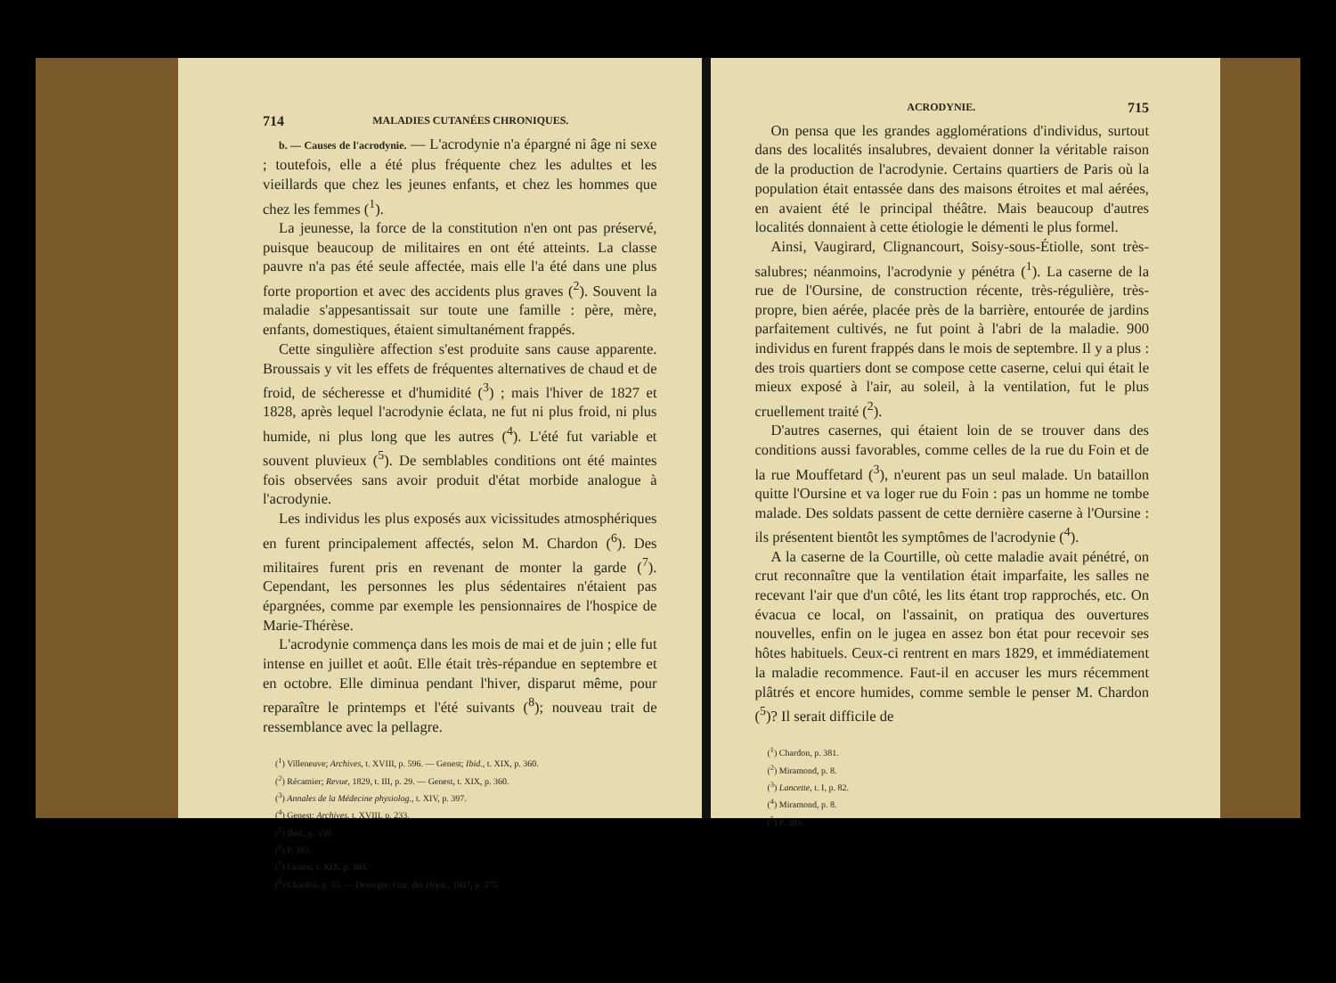714 MALADIES CUTANÉES CHRONIQUES.
b. — Causes de l'acrodynie. — L'acrodynie n'a épargné ni âge ni sexe ; toutefois, elle a été plus fréquente chez les adultes et les vieillards que chez les jeunes enfants, et chez les hommes que chez les femmes (<sup>1</sup>).
La jeunesse, la force de la constitution n'en ont pas préservé, puisque beaucoup de militaires en ont été atteints. La classe pauvre n'a pas été seule affectée, mais elle l'a été dans une plus forte proportion et avec des accidents plus graves (<sup>2</sup>). Souvent la maladie s'appesantissait sur toute une famille : père, mère, enfants, domestiques, étaient simultanément frappés.
Cette singulière affection s'est produite sans cause apparente. Broussais y vit les effets de fréquentes alternatives de chaud et de froid, de sécheresse et d'humidité (<sup>3</sup>) ; mais l'hiver de 1827 et 1828, après lequel l'acrodynie éclata, ne fut ni plus froid, ni plus humide, ni plus long que les autres (<sup>4</sup>). L'été fut variable et souvent pluvieux (<sup>5</sup>). De semblables conditions ont été maintes fois observées sans avoir produit d'état morbide analogue à l'acrodynie.
Les individus les plus exposés aux vicissitudes atmosphériques en furent principalement affectés, selon M. Chardon (<sup>6</sup>). Des militaires furent pris en revenant de monter la garde (<sup>7</sup>). Cependant, les personnes les plus sédentaires n'étaient pas épargnées, comme par exemple les pensionnaires de l'hospice de Marie-Thérèse.
L'acrodynie commença dans les mois de mai et de juin ; elle fut intense en juillet et août. Elle était très-répandue en septembre et en octobre. Elle diminua pendant l'hiver, disparut même, pour reparaître le printemps et l'été suivants (<sup>8</sup>); nouveau trait de ressemblance avec la pellagre.
(<sup>1</sup>) Villeneuve; Archives, t. XVIII, p. 596. — Genest; Ibid., t. XIX, p. 360.
(<sup>2</sup>) Récamier; Revue, 1829, t. III, p. 29. — Genest, t. XIX, p. 360.
(<sup>3</sup>) Annales de la Médecine physiolog., t. XIV, p. 397.
(<sup>4</sup>) Genest; Archives, t. XVIII, p. 233.
(<sup>5</sup>) Ibid., p. 359.
(<sup>6</sup>) P. 383.
(<sup>7</sup>) Genest, t. XIX, p. 384.
(<sup>8</sup>) Chardon, p. 55. — Devergie; Gaz. des Hôpit., 1847, p. 375.
ACRODYNIE. 715
On pensa que les grandes agglomérations d'individus, surtout dans des localités insalubres, devaient donner la véritable raison de la production de l'acrodynie. Certains quartiers de Paris où la population était entassée dans des maisons étroites et mal aérées, en avaient été le principal théâtre. Mais beaucoup d'autres localités donnaient à cette étiologie le démenti le plus formel.
Ainsi, Vaugirard, Clignancourt, Soisy-sous-Étiolle, sont très-salubres; néanmoins, l'acrodynie y pénétra (<sup>1</sup>). La caserne de la rue de l'Oursine, de construction récente, très-régulière, très-propre, bien aérée, placée près de la barrière, entourée de jardins parfaitement cultivés, ne fut point à l'abri de la maladie. 900 individus en furent frappés dans le mois de septembre. Il y a plus : des trois quartiers dont se compose cette caserne, celui qui était le mieux exposé à l'air, au soleil, à la ventilation, fut le plus cruellement traité (<sup>2</sup>).
D'autres casernes, qui étaient loin de se trouver dans des conditions aussi favorables, comme celles de la rue du Foin et de la rue Mouffetard (<sup>3</sup>), n'eurent pas un seul malade. Un bataillon quitte l'Oursine et va loger rue du Foin : pas un homme ne tombe malade. Des soldats passent de cette dernière caserne à l'Oursine : ils présentent bientôt les symptômes de l'acrodynie (<sup>4</sup>).
A la caserne de la Courtille, où cette maladie avait pénétré, on crut reconnaître que la ventilation était imparfaite, les salles ne recevant l'air que d'un côté, les lits étant trop rapprochés, etc. On évacua ce local, on l'assainit, on pratiqua des ouvertures nouvelles, enfin on le jugea en assez bon état pour recevoir ses hôtes habituels. Ceux-ci rentrent en mars 1829, et immédiatement la maladie recommence. Faut-il en accuser les murs récemment plâtrés et encore humides, comme semble le penser M. Chardon (<sup>5</sup>)? Il serait difficile de
(<sup>1</sup>) Chardon, p. 381.
(<sup>2</sup>) Miramond, p. 8.
(<sup>3</sup>) Lancette, t. I, p. 82.
(<sup>4</sup>) Miramond, p. 8.
(<sup>5</sup>) P. 383.